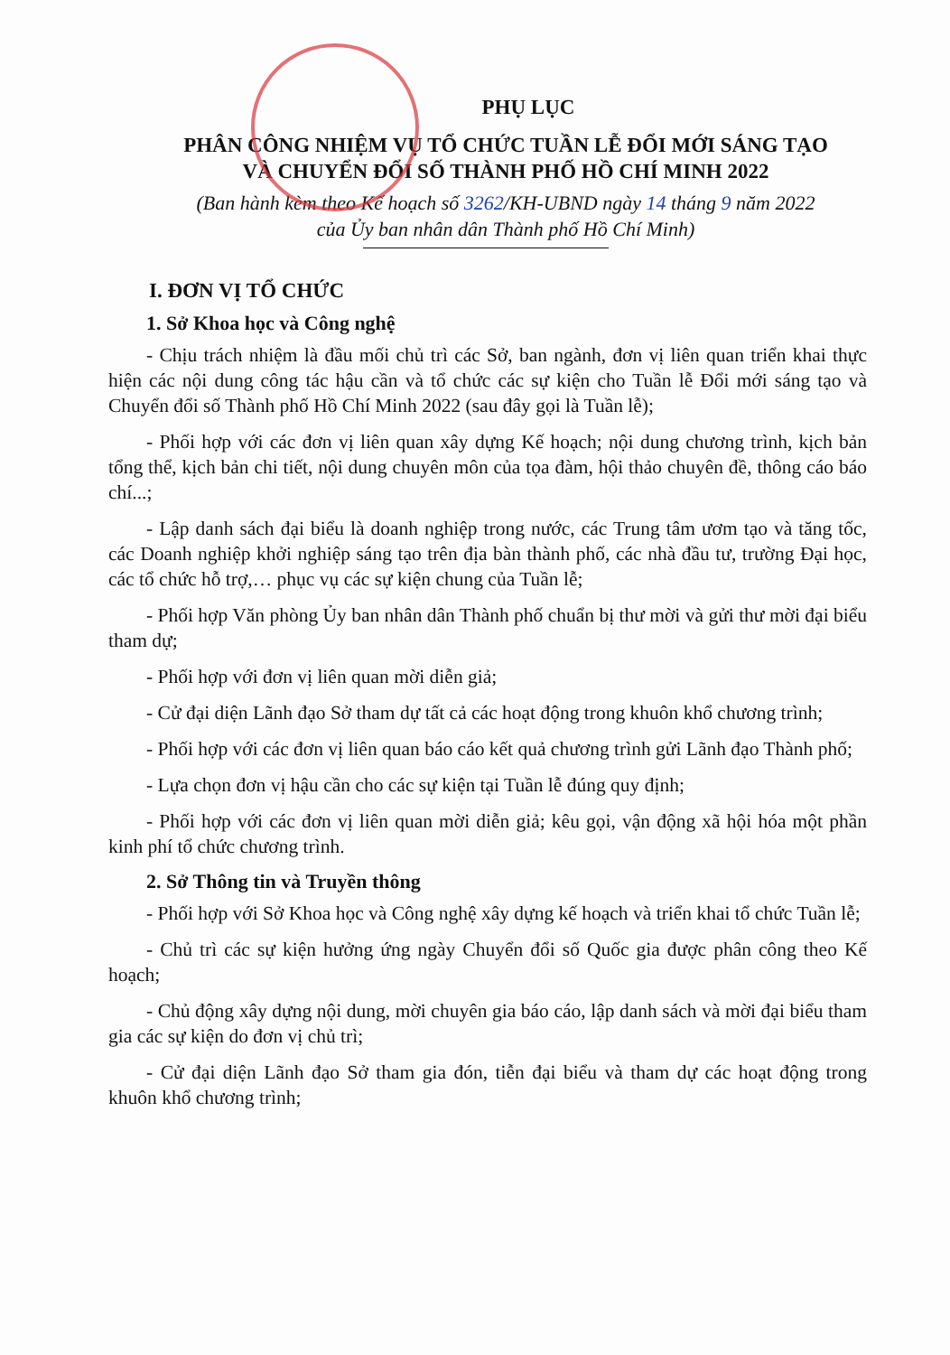PHỤ LỤC
PHÂN CÔNG NHIỆM VỤ TỔ CHỨC TUẦN LỄ ĐỔI MỚI SÁNG TẠO
VÀ CHUYỂN ĐỔI SỐ THÀNH PHỐ HỒ CHÍ MINH 2022
(Ban hành kèm theo Kế hoạch số 3262/KH-UBND ngày 14 tháng 9 năm 2022
của Ủy ban nhân dân Thành phố Hồ Chí Minh)
I. ĐƠN VỊ TỔ CHỨC
1. Sở Khoa học và Công nghệ
- Chịu trách nhiệm là đầu mối chủ trì các Sở, ban ngành, đơn vị liên quan triển khai thực hiện các nội dung công tác hậu cần và tổ chức các sự kiện cho Tuần lễ Đổi mới sáng tạo và Chuyển đổi số Thành phố Hồ Chí Minh 2022 (sau đây gọi là Tuần lễ);
- Phối hợp với các đơn vị liên quan xây dựng Kế hoạch; nội dung chương trình, kịch bản tổng thể, kịch bản chi tiết, nội dung chuyên môn của tọa đàm, hội thảo chuyên đề, thông cáo báo chí...;
- Lập danh sách đại biểu là doanh nghiệp trong nước, các Trung tâm ươm tạo và tăng tốc, các Doanh nghiệp khởi nghiệp sáng tạo trên địa bàn thành phố, các nhà đầu tư, trường Đại học, các tổ chức hỗ trợ,… phục vụ các sự kiện chung của Tuần lễ;
- Phối hợp Văn phòng Ủy ban nhân dân Thành phố chuẩn bị thư mời và gửi thư mời đại biểu tham dự;
- Phối hợp với đơn vị liên quan mời diễn giả;
- Cử đại diện Lãnh đạo Sở tham dự tất cả các hoạt động trong khuôn khổ chương trình;
- Phối hợp với các đơn vị liên quan báo cáo kết quả chương trình gửi Lãnh đạo Thành phố;
- Lựa chọn đơn vị hậu cần cho các sự kiện tại Tuần lễ đúng quy định;
- Phối hợp với các đơn vị liên quan mời diễn giả; kêu gọi, vận động xã hội hóa một phần kinh phí tổ chức chương trình.
2. Sở Thông tin và Truyền thông
- Phối hợp với Sở Khoa học và Công nghệ xây dựng kế hoạch và triển khai tổ chức Tuần lễ;
- Chủ trì các sự kiện hưởng ứng ngày Chuyển đổi số Quốc gia được phân công theo Kế hoạch;
- Chủ động xây dựng nội dung, mời chuyên gia báo cáo, lập danh sách và mời đại biểu tham gia các sự kiện do đơn vị chủ trì;
- Cử đại diện Lãnh đạo Sở tham gia đón, tiễn đại biểu và tham dự các hoạt động trong khuôn khổ chương trình;